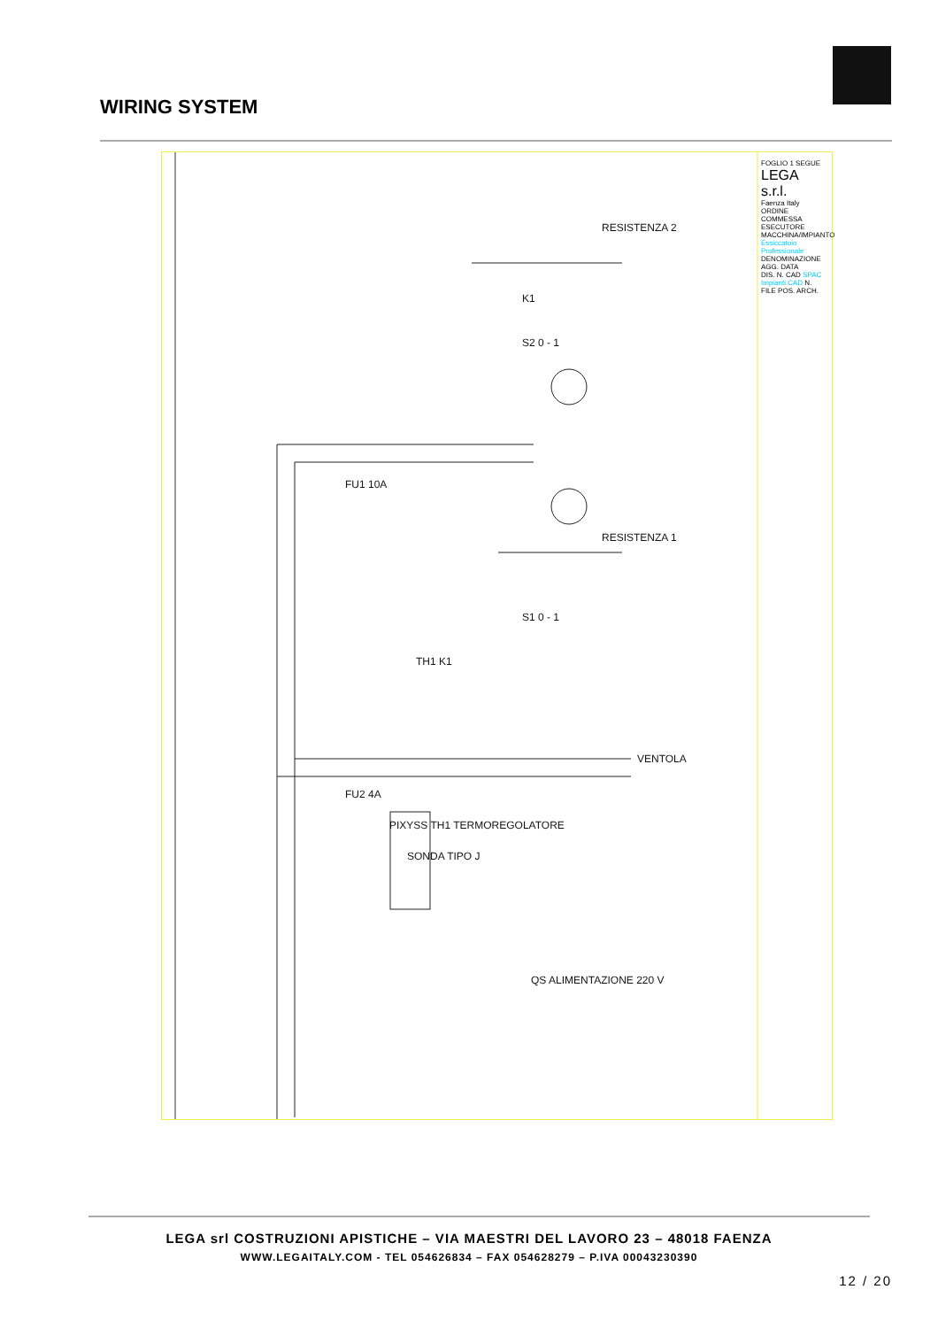WIRING SYSTEM
RESISTENZA 2
RESISTENZA 1
K1
S2 0 - 1
S1 0 - 1
FU1 10A
FU2 4A
TH1 K1
VENTOLA
PIXYSS TH1 TERMOREGOLATORE
SONDA TIPO J
QS ALIMENTAZIONE 220 V
FOGLIO 1 SEGUE
LEGA s.r.l.
Faenza Italy
ORDINE COMMESSA ESECUTORE
MACCHINA/IMPIANTO Essiccatoio Professionale
DENOMINAZIONE AGG. DATA
DIS. N. CAD SPAC Impianti CAD N. FILE POS. ARCH.
LEGA srl COSTRUZIONI APISTICHE – VIA MAESTRI DEL LAVORO 23 – 48018 FAENZA
WWW.LEGAITALY.COM - TEL 054626834 – FAX 054628279 – P.IVA 00043230390
12 / 20